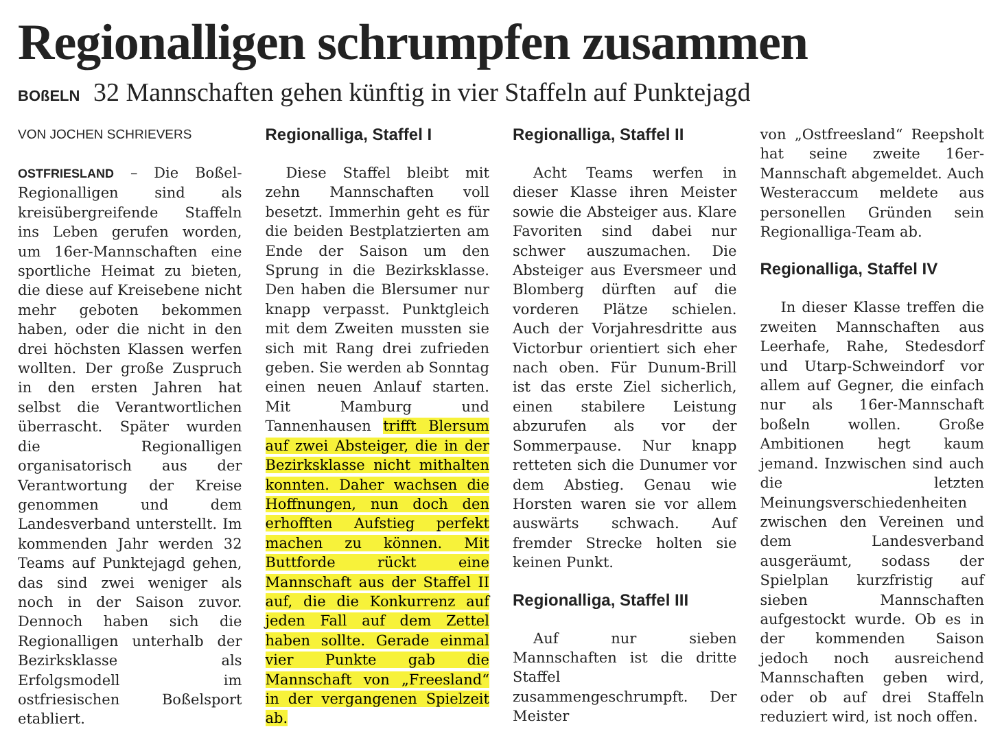Regionalligen schrumpfen zusammen
BOßELN 32 Mannschaften gehen künftig in vier Staffeln auf Punktejagd
VON JOCHEN SCHRIEVERS
OSTFRIESLAND – Die Boßel-Regionalligen sind als kreisübergreifende Staffeln ins Leben gerufen worden, um 16er-Mannschaften eine sportliche Heimat zu bieten, die diese auf Kreisebene nicht mehr geboten bekommen haben, oder die nicht in den drei höchsten Klassen werfen wollten. Der große Zuspruch in den ersten Jahren hat selbst die Verantwortlichen überrascht. Später wurden die Regionalligen organisatorisch aus der Verantwortung der Kreise genommen und dem Landesverband unterstellt. Im kommenden Jahr werden 32 Teams auf Punktejagd gehen, das sind zwei weniger als noch in der Saison zuvor. Dennoch haben sich die Regionalligen unterhalb der Bezirksklasse als Erfolgsmodell im ostfriesischen Boßelsport etabliert.
Regionalliga, Staffel I
Diese Staffel bleibt mit zehn Mannschaften voll besetzt. Immerhin geht es für die beiden Bestplatzierten am Ende der Saison um den Sprung in die Bezirksklasse. Den haben die Blersumer nur knapp verpasst. Punktgleich mit dem Zweiten mussten sie sich mit Rang drei zufrieden geben. Sie werden ab Sonntag einen neuen Anlauf starten. Mit Mamburg und Tannenhausen trifft Blersum auf zwei Absteiger, die in der Bezirksklasse nicht mithalten konnten. Daher wachsen die Hoffnungen, nun doch den erhofften Aufstieg perfekt machen zu können. Mit Buttforde rückt eine Mannschaft aus der Staffel II auf, die die Konkurrenz auf jeden Fall auf dem Zettel haben sollte. Gerade einmal vier Punkte gab die Mannschaft von „Freesland“ in der vergangenen Spielzeit ab.
Regionalliga, Staffel II
Acht Teams werfen in dieser Klasse ihren Meister sowie die Absteiger aus. Klare Favoriten sind dabei nur schwer auszumachen. Die Absteiger aus Eversmeer und Blomberg dürften auf die vorderen Plätze schielen. Auch der Vorjahresdritte aus Victorbur orientiert sich eher nach oben. Für Dunum-Brill ist das erste Ziel sicherlich, einen stabilere Leistung abzurufen als vor der Sommerpause. Nur knapp retteten sich die Dunumer vor dem Abstieg. Genau wie Horsten waren sie vor allem auswärts schwach. Auf fremder Strecke holten sie keinen Punkt.
Regionalliga, Staffel III
Auf nur sieben Mannschaften ist die dritte Staffel zusammengeschrumpft. Der Meister
von „Ostfreesland“ Reepsholt hat seine zweite 16er-Mannschaft abgemeldet. Auch Westeraccum meldete aus personellen Gründen sein Regionalliga-Team ab.
Regionalliga, Staffel IV
In dieser Klasse treffen die zweiten Mannschaften aus Leerhafe, Rahe, Stedesdorf und Utarp-Schweindorf vor allem auf Gegner, die einfach nur als 16er-Mannschaft boßeln wollen. Große Ambitionen hegt kaum jemand. Inzwischen sind auch die letzten Meinungsverschiedenheiten zwischen den Vereinen und dem Landesverband ausgeräumt, sodass der Spielplan kurzfristig auf sieben Mannschaften aufgestockt wurde. Ob es in der kommenden Saison jedoch noch ausreichend Mannschaften geben wird, oder ob auf drei Staffeln reduziert wird, ist noch offen.